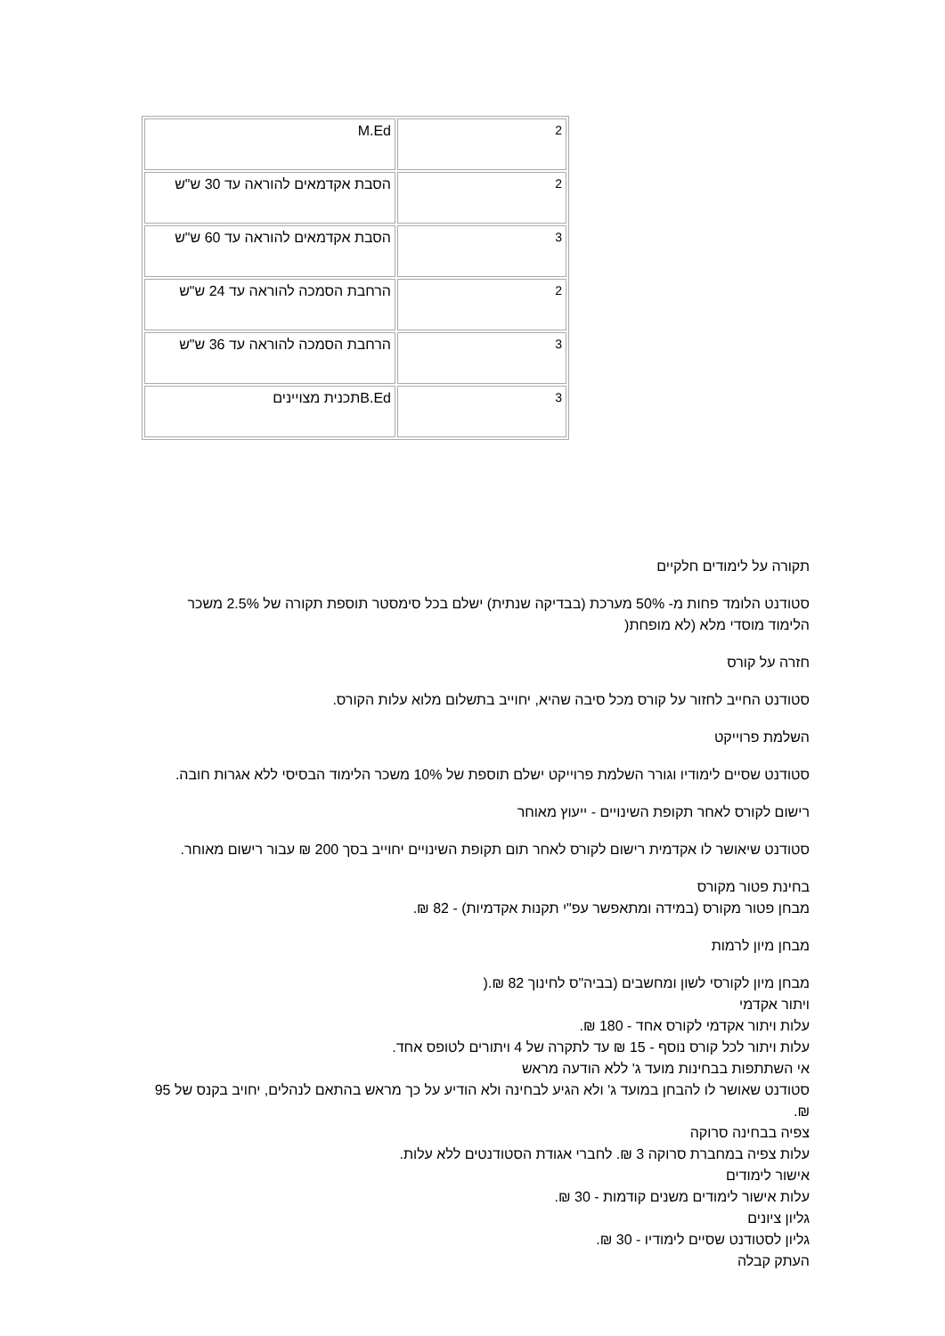| M.Ed | 2 |
| הסבת אקדמאים להוראה עד 30 ש"ש | 2 |
| הסבת אקדמאים להוראה עד 60 ש"ש | 3 |
| הרחבת הסמכה להוראה עד 24 ש"ש | 2 |
| הרחבת הסמכה להוראה עד 36 ש"ש | 3 |
| B.Edתכנית מצויינים | 3 |
תקורה על לימודים חלקיים
סטודנט הלומד פחות מ- 50% מערכת (בבדיקה שנתית) ישלם בכל סימסטר תוספת תקורה של 2.5% משכר הלימוד מוסדי מלא (לא מופחת(
חזרה על קורס
סטודנט החייב לחזור על קורס מכל סיבה שהיא, יחוייב בתשלום מלוא עלות הקורס.
השלמת פרוייקט
סטודנט שסיים לימודיו וגורר השלמת פרוייקט ישלם תוספת של 10% משכר הלימוד הבסיסי ללא אגרות חובה.
רישום לקורס לאחר תקופת השינויים - ייעוץ מאוחר
סטודנט שיאושר לו אקדמית רישום לקורס לאחר תום תקופת השינויים יחוייב בסך 200 ₪ עבור רישום מאוחר.
בחינת פטור מקורס
מבחן פטור מקורס (במידה ומתאפשר עפ"י תקנות אקדמיות) - 82 ₪.
מבחן מיון לרמות
מבחן מיון לקורסי לשון ומחשבים (בביה"ס לחינוך 82 ₪.(
ויתור אקדמי
עלות ויתור אקדמי לקורס אחד - 180 ₪.
עלות ויתור לכל קורס נוסף - 15 ₪ עד לתקרה של 4 ויתורים לטופס אחד.
אי השתתפות בבחינות מועד ג' ללא הודעה מראש
סטודנט שאושר לו להבחן במועד ג' ולא הגיע לבחינה ולא הודיע על כך מראש בהתאם לנהלים, יחויב בקנס של 95 ₪.
צפיה בבחינה סרוקה
עלות צפיה במחברת סרוקה 3 ₪. לחברי אגודת הסטודנטים ללא עלות.
אישור לימודים
עלות אישור לימודים משנים קודמות - 30 ₪.
גליון ציונים
גליון לסטודנט שסיים לימודיו - 30 ₪.
העתק קבלה